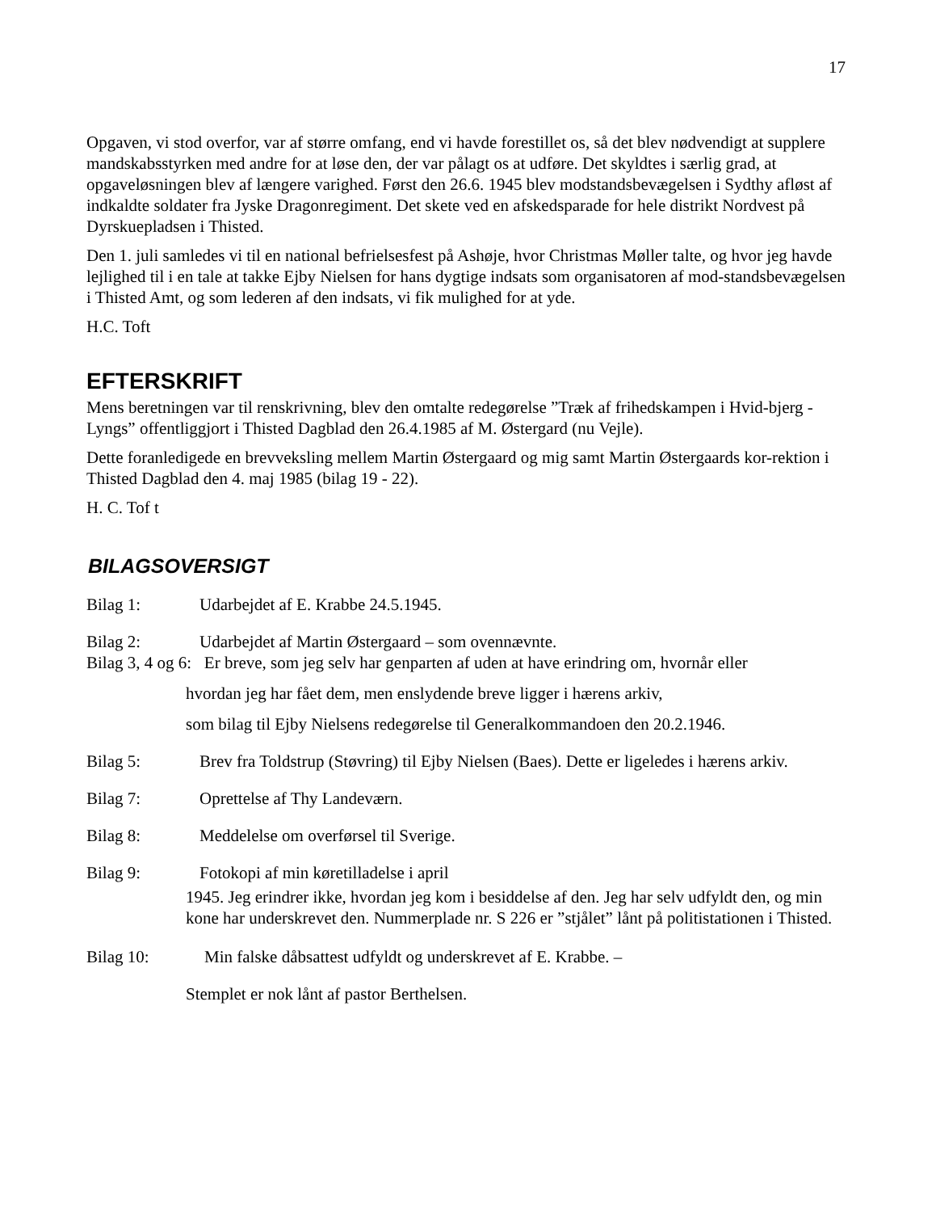17
Opgaven, vi stod overfor, var af større omfang, end vi havde forestillet os, så det blev nødvendigt at supplere mandskabsstyrken med andre for at løse den, der var pålagt os at udføre. Det skyldtes i særlig grad, at opgaveløsningen blev af længere varighed. Først den 26.6. 1945 blev modstandsbevægelsen i Sydthy afløst af indkaldte soldater fra Jyske Dragonregiment. Det skete ved en afskedsparade for hele distrikt Nordvest på Dyrskuepladsen i Thisted.
Den 1. juli samledes vi til en national befrielsesfest på Ashøje, hvor Christmas Møller talte, og hvor jeg havde lejlighed til i en tale at takke Ejby Nielsen for hans dygtige indsats som organisatoren af mod-standsbevægelsen i Thisted Amt, og som lederen af den indsats, vi fik mulighed for at yde.
H.C. Toft
EFTERSKRIFT
Mens beretningen var til renskrivning, blev den omtalte redegørelse ”Træk af frihedskampen i Hvid-bjerg - Lyngs” offentliggjort i Thisted Dagblad den 26.4.1985 af M. Østergard (nu Vejle).
Dette foranledigede en brevveksling mellem Martin Østergaard og mig samt Martin Østergaards kor-rektion i Thisted Dagblad den 4. maj 1985 (bilag 19 - 22).
H. C. Tof t
BILAGSOVERSIGT
Bilag 1: Udarbejdet af E. Krabbe 24.5.1945.
Bilag 2: Udarbejdet af Martin Østergaard – som ovennævnte.
Bilag 3, 4 og 6: Er breve, som jeg selv har genparten af uden at have erindring om, hvornår eller
hvordan jeg har fået dem, men enslydende breve ligger i hærens arkiv,
som bilag til Ejby Nielsens redegørelse til Generalkommandoen den 20.2.1946.
Bilag 5: Brev fra Toldstrup (Støvring) til Ejby Nielsen (Baes). Dette er ligeledes i hærens arkiv.
Bilag 7: Oprettelse af Thy Landeværn.
Bilag 8: Meddelelse om overførsel til Sverige.
Bilag 9: Fotokopi af min køretilladelse i april
1945. Jeg erindrer ikke, hvordan jeg kom i besiddelse af den. Jeg har selv udfyldt den, og min kone har underskrevet den. Nummerplade nr. S 226 er ”stjålet” lånt på politistationen i Thisted.
Bilag 10: Min falske dåbsattest udfyldt og underskrevet af E. Krabbe. –
Stemplet er nok lånt af pastor Berthelsen.